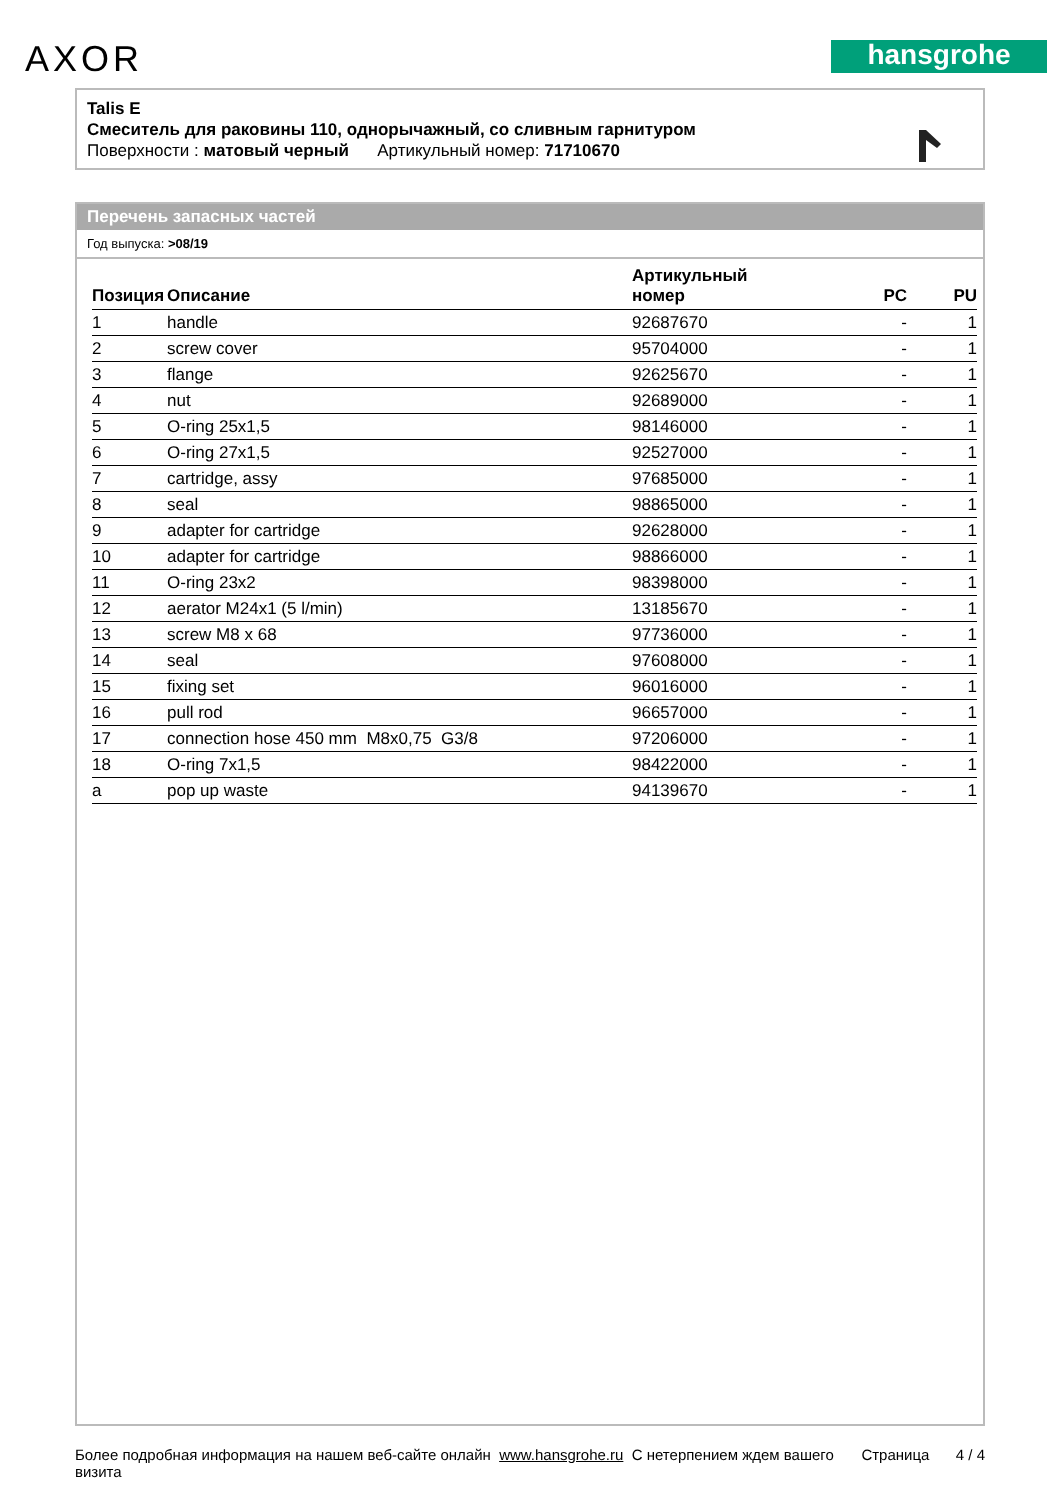AXOR hansgrohe
Talis E
Смеситель для раковины 110, однорычажный, со сливным гарнитуром
Поверхности : матовый черный Артикульный номер: 71710670
Перечень запасных частей
Год выпуска: >08/19
| Позиция | Описание | Артикульный номер | PC | PU |
| --- | --- | --- | --- | --- |
| 1 | handle | 92687670 | - | 1 |
| 2 | screw cover | 95704000 | - | 1 |
| 3 | flange | 92625670 | - | 1 |
| 4 | nut | 92689000 | - | 1 |
| 5 | O-ring 25x1,5 | 98146000 | - | 1 |
| 6 | O-ring 27x1,5 | 92527000 | - | 1 |
| 7 | cartridge, assy | 97685000 | - | 1 |
| 8 | seal | 98865000 | - | 1 |
| 9 | adapter for cartridge | 92628000 | - | 1 |
| 10 | adapter for cartridge | 98866000 | - | 1 |
| 11 | O-ring 23x2 | 98398000 | - | 1 |
| 12 | aerator M24x1 (5 l/min) | 13185670 | - | 1 |
| 13 | screw M8 x 68 | 97736000 | - | 1 |
| 14 | seal | 97608000 | - | 1 |
| 15 | fixing set | 96016000 | - | 1 |
| 16 | pull rod | 96657000 | - | 1 |
| 17 | connection hose 450 mm M8x0,75 G3/8 | 97206000 | - | 1 |
| 18 | O-ring 7x1,5 | 98422000 | - | 1 |
| a | pop up waste | 94139670 | - | 1 |
Более подробная информация на нашем веб-сайте онлайн www.hansgrohe.ru С нетерпением ждем вашего визита
Страница 4 / 4